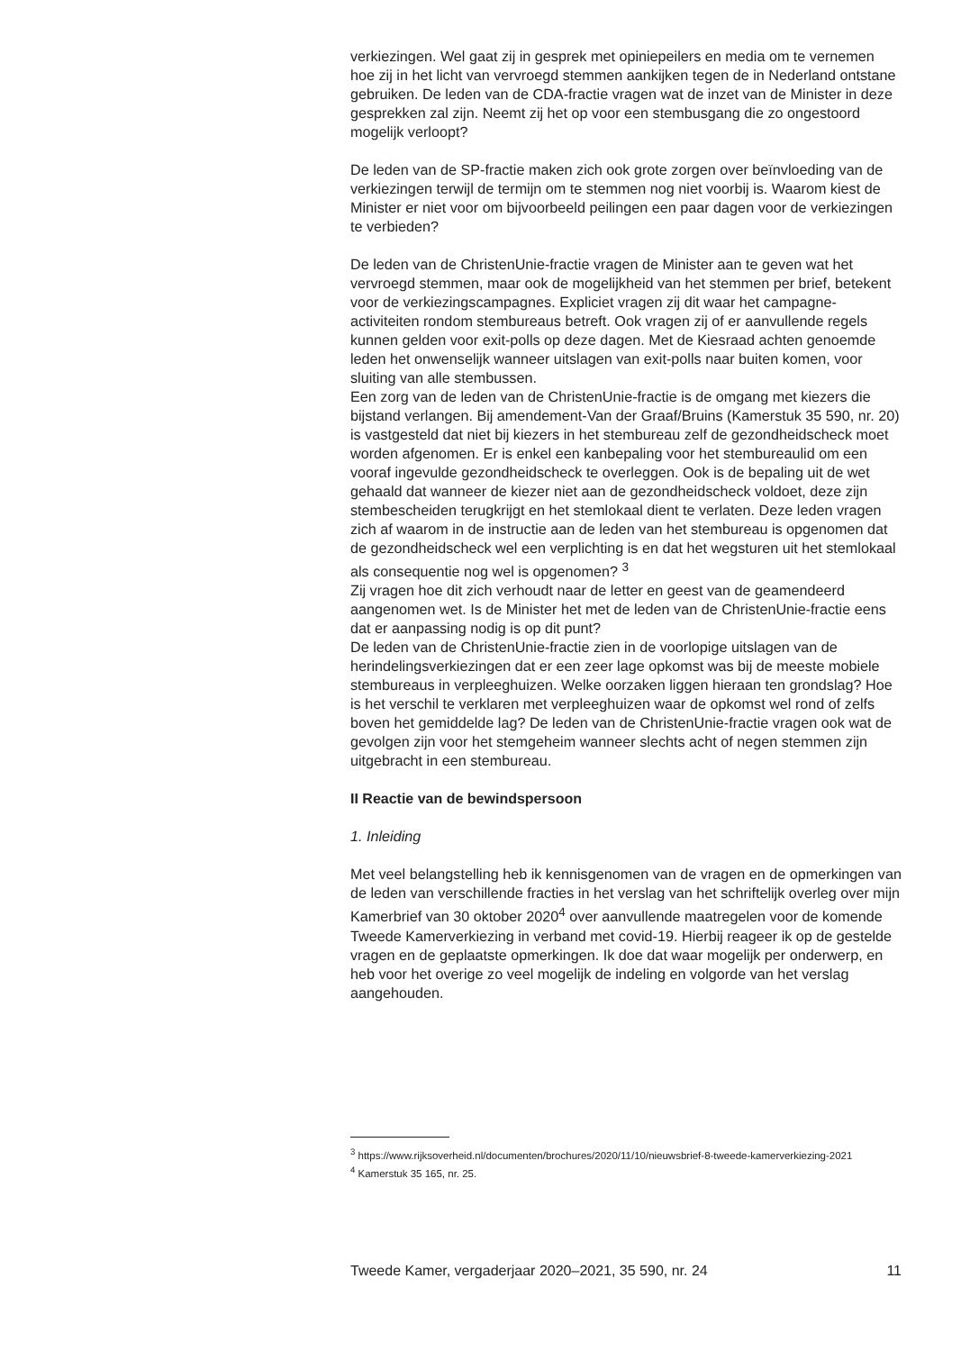verkiezingen. Wel gaat zij in gesprek met opiniepeilers en media om te vernemen hoe zij in het licht van vervroegd stemmen aankijken tegen de in Nederland ontstane gebruiken. De leden van de CDA-fractie vragen wat de inzet van de Minister in deze gesprekken zal zijn. Neemt zij het op voor een stembusgang die zo ongestoord mogelijk verloopt?
De leden van de SP-fractie maken zich ook grote zorgen over beïnvloeding van de verkiezingen terwijl de termijn om te stemmen nog niet voorbij is. Waarom kiest de Minister er niet voor om bijvoorbeeld peilingen een paar dagen voor de verkiezingen te verbieden?
De leden van de ChristenUnie-fractie vragen de Minister aan te geven wat het vervroegd stemmen, maar ook de mogelijkheid van het stemmen per brief, betekent voor de verkiezingscampagnes. Expliciet vragen zij dit waar het campagne-activiteiten rondom stembureaus betreft. Ook vragen zij of er aanvullende regels kunnen gelden voor exit-polls op deze dagen. Met de Kiesraad achten genoemde leden het onwenselijk wanneer uitslagen van exit-polls naar buiten komen, voor sluiting van alle stembussen.
Een zorg van de leden van de ChristenUnie-fractie is de omgang met kiezers die bijstand verlangen. Bij amendement-Van der Graaf/Bruins (Kamerstuk 35 590, nr. 20) is vastgesteld dat niet bij kiezers in het stembureau zelf de gezondheidscheck moet worden afgenomen. Er is enkel een kanbepaling voor het stembureaulid om een vooraf ingevulde gezondheidscheck te overleggen. Ook is de bepaling uit de wet gehaald dat wanneer de kiezer niet aan de gezondheidscheck voldoet, deze zijn stembescheiden terugkrijgt en het stemlokaal dient te verlaten. Deze leden vragen zich af waarom in de instructie aan de leden van het stembureau is opgenomen dat de gezondheidscheck wel een verplichting is en dat het wegsturen uit het stemlokaal als consequentie nog wel is opgenomen? <sup>3</sup>
Zij vragen hoe dit zich verhoudt naar de letter en geest van de geamendeerd aangenomen wet. Is de Minister het met de leden van de ChristenUnie-fractie eens dat er aanpassing nodig is op dit punt?
De leden van de ChristenUnie-fractie zien in de voorlopige uitslagen van de herindelingsverkiezingen dat er een zeer lage opkomst was bij de meeste mobiele stembureaus in verpleeghuizen. Welke oorzaken liggen hieraan ten grondslag? Hoe is het verschil te verklaren met verpleeghuizen waar de opkomst wel rond of zelfs boven het gemiddelde lag? De leden van de ChristenUnie-fractie vragen ook wat de gevolgen zijn voor het stemgeheim wanneer slechts acht of negen stemmen zijn uitgebracht in een stembureau.
II Reactie van de bewindspersoon
1. Inleiding
Met veel belangstelling heb ik kennisgenomen van de vragen en de opmerkingen van de leden van verschillende fracties in het verslag van het schriftelijk overleg over mijn Kamerbrief van 30 oktober 2020<sup>4</sup> over aanvullende maatregelen voor de komende Tweede Kamerverkiezing in verband met covid-19. Hierbij reageer ik op de gestelde vragen en de geplaatste opmerkingen. Ik doe dat waar mogelijk per onderwerp, en heb voor het overige zo veel mogelijk de indeling en volgorde van het verslag aangehouden.
<sup>3</sup> https://www.rijksoverheid.nl/documenten/brochures/2020/11/10/nieuwsbrief-8-tweede-kamerverkiezing-2021
<sup>4</sup> Kamerstuk 35 165, nr. 25.
Tweede Kamer, vergaderjaar 2020–2021, 35 590, nr. 24 11